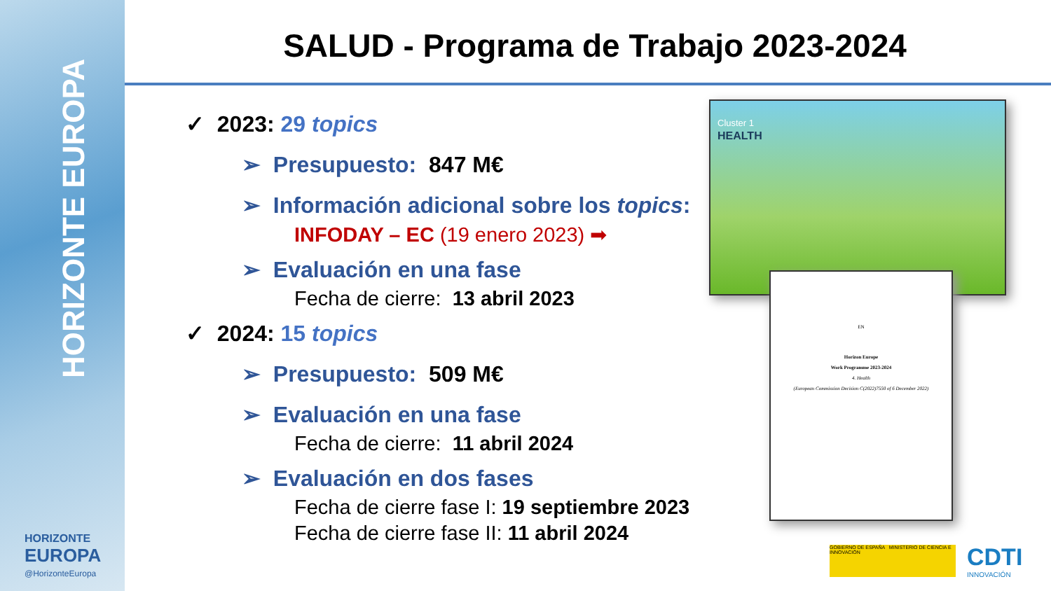HORIZONTE EUROPA
HORIZONTE
EUROPA
@HorizonteEuropa
SALUD - Programa de Trabajo 2023-2024
✓ 2023: 29 topics
➢ Presupuesto: 847 M€
➢ Información adicional sobre los topics:
INFODAY – EC (19 enero 2023) ➡
➢ Evaluación en una fase
Fecha de cierre: 13 abril 2023
✓ 2024: 15 topics
➢ Presupuesto: 509 M€
➢ Evaluación en una fase
Fecha de cierre: 11 abril 2024
➢ Evaluación en dos fases
Fecha de cierre fase I: 19 septiembre 2023
Fecha de cierre fase II: 11 abril 2024
Cluster 1
HEALTH
EN
Horizon Europe
Work Programme 2023-2024
4. Health
(European Commission Decision C(2022)7550 of 6 December 2022)
GOBIERNO DE ESPAÑA MINISTERIO DE CIENCIA E INNOVACIÓN
CDTI
INNOVACIÓN